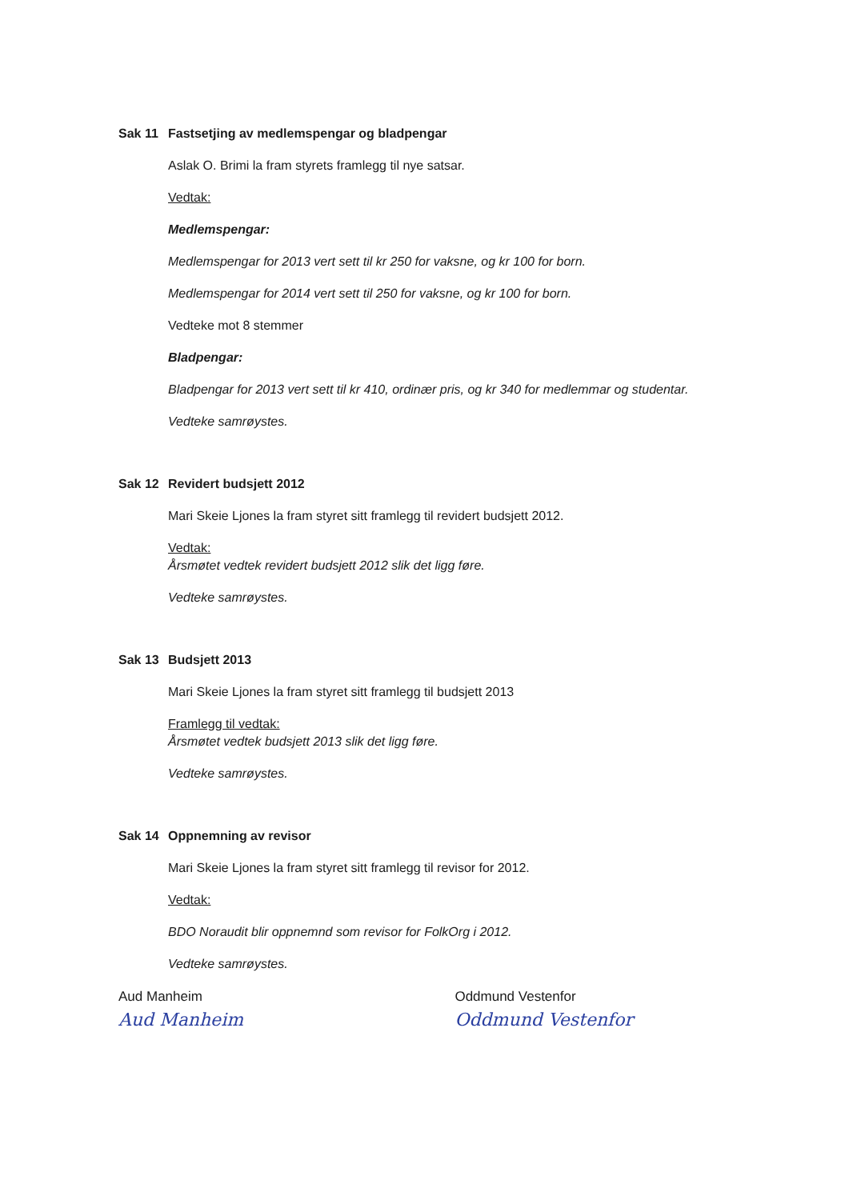Sak 11 Fastsetjing av medlemspengar og bladpengar
Aslak O. Brimi la fram styrets framlegg til nye satsar.
Vedtak:
Medlemspengar:
Medlemspengar for 2013 vert sett til kr 250 for vaksne, og kr 100 for born.
Medlemspengar for 2014 vert sett til 250 for vaksne, og kr 100 for born.
Vedteke mot 8 stemmer
Bladpengar:
Bladpengar for 2013 vert sett til kr 410, ordinær pris, og kr 340 for medlemmar og studentar.
Vedteke samrøystes.
Sak 12 Revidert budsjett 2012
Mari Skeie Ljones la fram styret sitt framlegg til revidert budsjett 2012.
Vedtak:
Årsmøtet vedtek revidert budsjett 2012 slik det ligg føre.
Vedteke samrøystes.
Sak 13 Budsjett 2013
Mari Skeie Ljones la fram styret sitt framlegg til budsjett 2013
Framlegg til vedtak:
Årsmøtet vedtek budsjett 2013 slik det ligg føre.
Vedteke samrøystes.
Sak 14 Oppnemning av revisor
Mari Skeie Ljones la fram styret sitt framlegg til revisor for 2012.
Vedtak:
BDO Noraudit blir oppnemnd som revisor for FolkOrg i 2012.
Vedteke samrøystes.
Aud Manheim
Aud Manheim
Oddmund Vestenfor
Oddmund Vestenfor